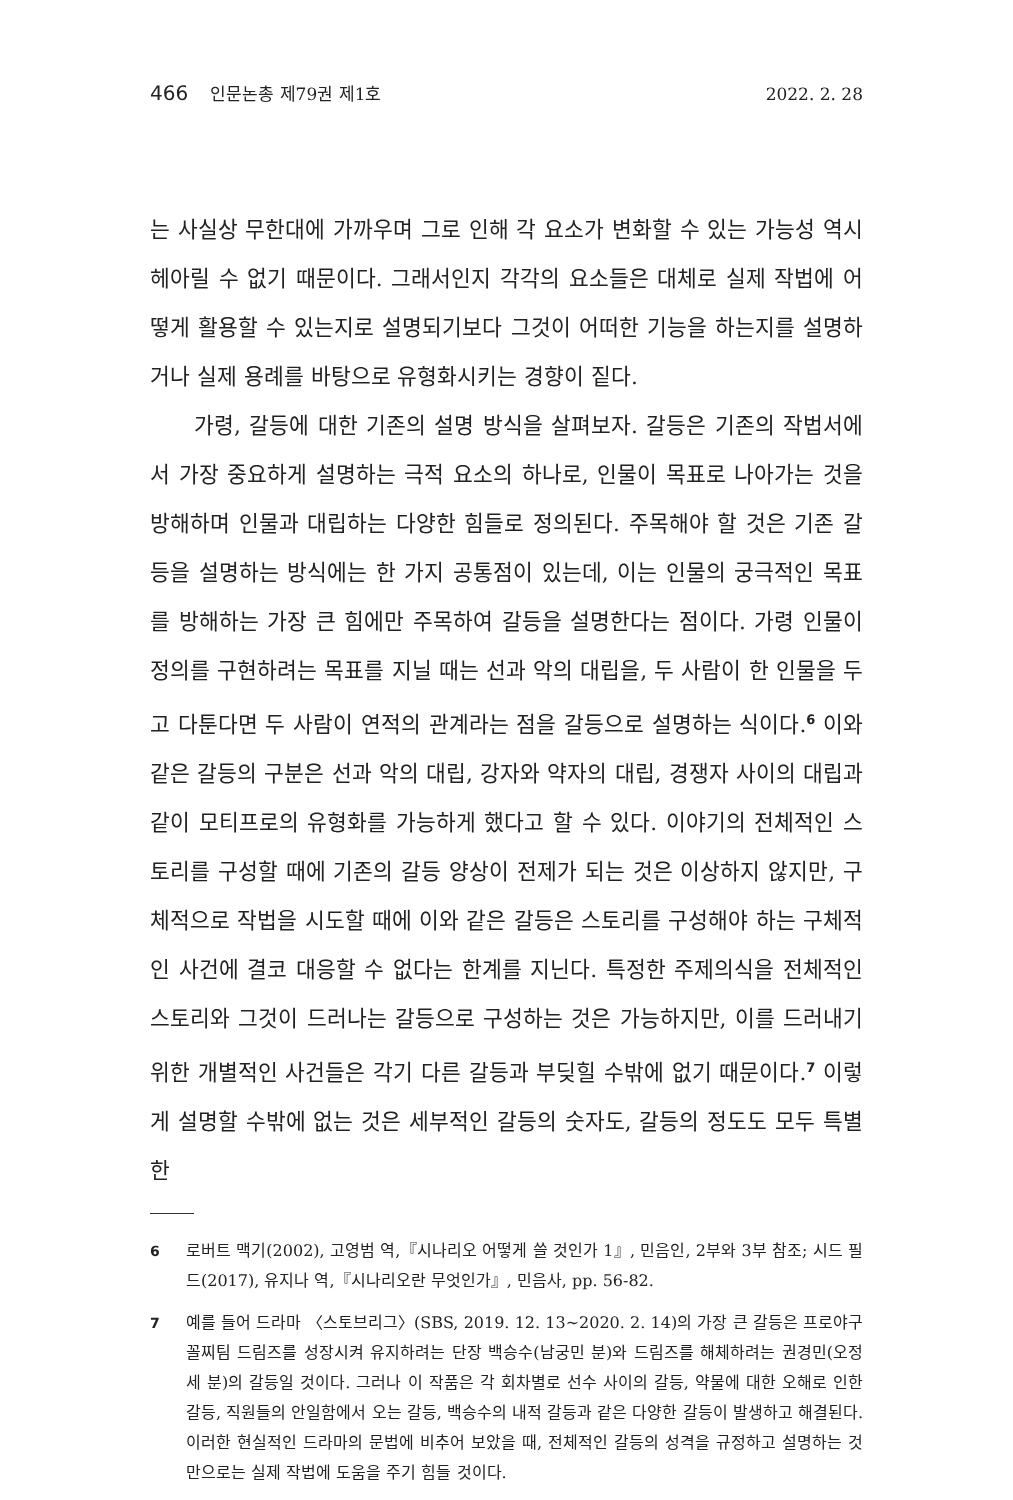466 인문논총 제79권 제1호 2022. 2. 28
는 사실상 무한대에 가까우며 그로 인해 각 요소가 변화할 수 있는 가능성 역시 헤아릴 수 없기 때문이다. 그래서인지 각각의 요소들은 대체로 실제 작법에 어떻게 활용할 수 있는지로 설명되기보다 그것이 어떠한 기능을 하는지를 설명하거나 실제 용례를 바탕으로 유형화시키는 경향이 짙다.
가령, 갈등에 대한 기존의 설명 방식을 살펴보자. 갈등은 기존의 작법서에서 가장 중요하게 설명하는 극적 요소의 하나로, 인물이 목표로 나아가는 것을 방해하며 인물과 대립하는 다양한 힘들로 정의된다. 주목해야 할 것은 기존 갈등을 설명하는 방식에는 한 가지 공통점이 있는데, 이는 인물의 궁극적인 목표를 방해하는 가장 큰 힘에만 주목하여 갈등을 설명한다는 점이다. 가령 인물이 정의를 구현하려는 목표를 지닐 때는 선과 악의 대립을, 두 사람이 한 인물을 두고 다툰다면 두 사람이 연적의 관계라는 점을 갈등으로 설명하는 식이다.<sup>6</sup> 이와 같은 갈등의 구분은 선과 악의 대립, 강자와 약자의 대립, 경쟁자 사이의 대립과 같이 모티프로의 유형화를 가능하게 했다고 할 수 있다. 이야기의 전체적인 스토리를 구성할 때에 기존의 갈등 양상이 전제가 되는 것은 이상하지 않지만, 구체적으로 작법을 시도할 때에 이와 같은 갈등은 스토리를 구성해야 하는 구체적인 사건에 결코 대응할 수 없다는 한계를 지닌다. 특정한 주제의식을 전체적인 스토리와 그것이 드러나는 갈등으로 구성하는 것은 가능하지만, 이를 드러내기 위한 개별적인 사건들은 각기 다른 갈등과 부딪힐 수밖에 없기 때문이다.<sup>7</sup> 이렇게 설명할 수밖에 없는 것은 세부적인 갈등의 숫자도, 갈등의 정도도 모두 특별한
6 로버트 맥기(2002), 고영범 역,『시나리오 어떻게 쓸 것인가 1』, 민음인, 2부와 3부 참조; 시드 필드(2017), 유지나 역,『시나리오란 무엇인가』, 민음사, pp. 56-82.
7 예를 들어 드라마 〈스토브리그〉(SBS, 2019. 12. 13~2020. 2. 14)의 가장 큰 갈등은 프로야구 꼴찌팀 드림즈를 성장시켜 유지하려는 단장 백승수(남궁민 분)와 드림즈를 해체하려는 권경민(오정세 분)의 갈등일 것이다. 그러나 이 작품은 각 회차별로 선수 사이의 갈등, 약물에 대한 오해로 인한 갈등, 직원들의 안일함에서 오는 갈등, 백승수의 내적 갈등과 같은 다양한 갈등이 발생하고 해결된다. 이러한 현실적인 드라마의 문법에 비추어 보았을 때, 전체적인 갈등의 성격을 규정하고 설명하는 것만으로는 실제 작법에 도움을 주기 힘들 것이다.